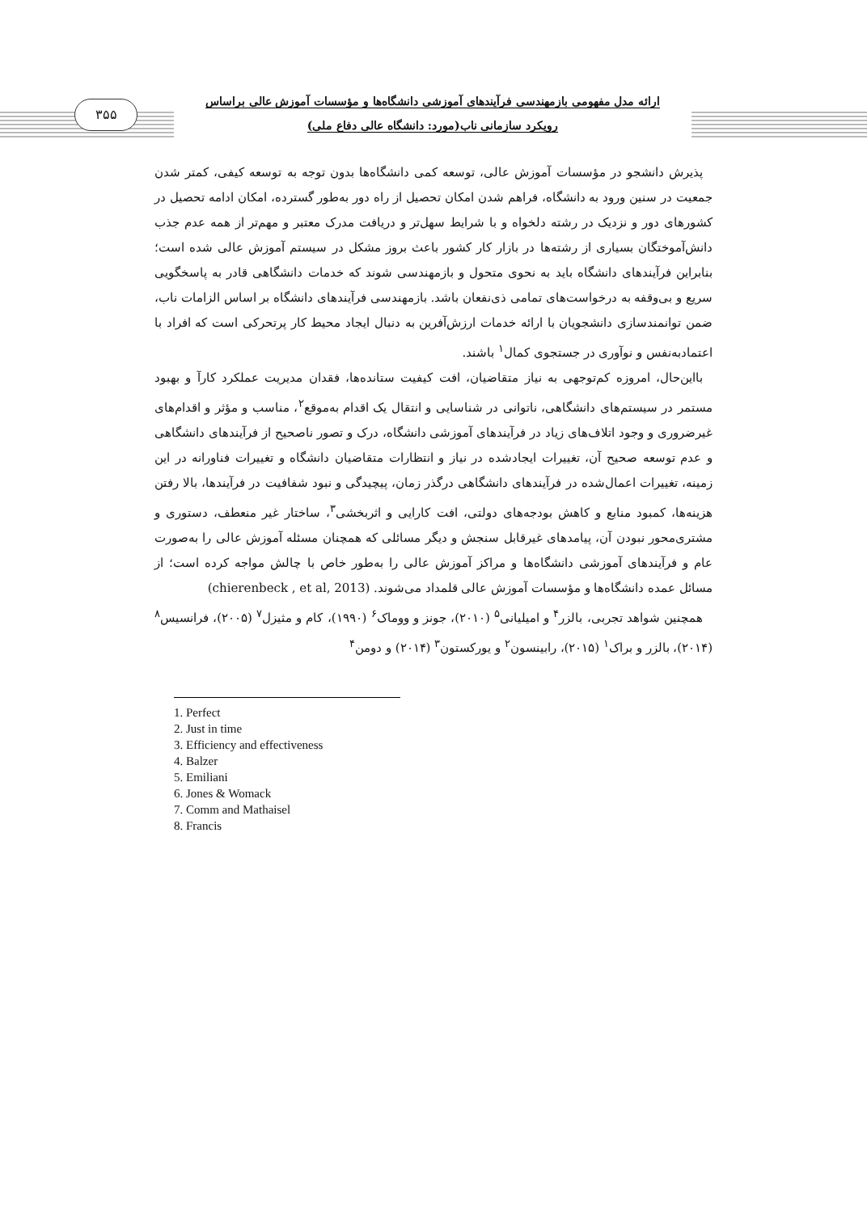۳۵۵
ارائه مدل مفهومی بازمهندسی فرآیندهای آموزشی دانشگاه‌ها و مؤسسات آموزش عالی براساس
رویکرد سازمانی ناب(مورد: دانشگاه عالی دفاع ملی)
پذیرش دانشجو در مؤسسات آموزش عالی، توسعه کمی دانشگاه‌ها بدون توجه به توسعه کیفی، کمتر شدن جمعیت در سنین ورود به دانشگاه، فراهم شدن امکان تحصیل از راه دور به‌طور گسترده، امکان ادامه تحصیل در کشورهای دور و نزدیک در رشته دلخواه و با شرایط سهل‌تر و دریافت مدرک معتبر و مهم‌تر از همه عدم جذب دانش‌آموختگان بسیاری از رشته‌ها در بازار کار کشور باعث بروز مشکل در سیستم آموزش عالی شده است؛ بنابراین فرآیندهای دانشگاه باید به نحوی متحول و بازمهندسی شوند که خدمات دانشگاهی قادر به پاسخگویی سریع و بی‌وقفه به درخواست‌های تمامی ذی‌نفعان باشد. بازمهندسی فرآیندهای دانشگاه بر اساس الزامات ناب، ضمن توانمندسازی دانشجویان با ارائه خدمات ارزش‌آفرین به دنبال ایجاد محیط کار پرتحرکی است که افراد با اعتمادبه‌نفس و نوآوری در جستجوی کمال<sup>۱</sup> باشند.
بااین‌حال، امروزه کم‌توجهی به نیاز متقاضیان، افت کیفیت ستانده‌ها، فقدان مدیریت عملکرد کارآ و بهبود مستمر در سیستم‌های دانشگاهی، ناتوانی در شناسایی و انتقال یک اقدام به‌موقع<sup>۲</sup>، مناسب و مؤثر و اقدام‌های غیرضروری و وجود اتلاف‌های زیاد در فرآیندهای آموزشی دانشگاه، درک و تصور ناصحیح از فرآیندهای دانشگاهی و عدم توسعه صحیح آن، تغییرات ایجادشده در نیاز و انتظارات متقاضیان دانشگاه و تغییرات فناورانه در این زمینه، تغییرات اعمال‌شده در فرآیندهای دانشگاهی درگذر زمان، پیچیدگی و نبود شفافیت در فرآیندها، بالا رفتن هزینه‌ها، کمبود منابع و کاهش بودجه‌های دولتی، افت کارایی و اثربخشی<sup>۳</sup>، ساختار غیر منعطف، دستوری و مشتری‌محور نبودن آن، پیامدهای غیرقابل سنجش و دیگر مسائلی که همچنان مسئله آموزش عالی را به‌صورت عام و فرآیندهای آموزشی دانشگاه‌ها و مراکز آموزش عالی را به‌طور خاص با چالش مواجه کرده است؛ از مسائل عمده دانشگاه‌ها و مؤسسات آموزش عالی قلمداد می‌شوند. (chierenbeck , et al, 2013)
همچنین شواهد تجربی، بالزر<sup>۴</sup> و امیلیانی<sup>۵</sup> (۲۰۱۰)، جونز و ووماک<sup>۶</sup> (۱۹۹۰)، کام و مثیزل<sup>۷</sup> (۲۰۰۵)، فرانسیس<sup>۸</sup> (۲۰۱۴)، بالزر و براک<sup>۱</sup> (۲۰۱۵)، رابینسون<sup>۲</sup> و یورکستون<sup>۳</sup> (۲۰۱۴) و دومن<sup>۴</sup>
1. Perfect
2. Just in time
3. Efficiency and effectiveness
4. Balzer
5. Emiliani
6. Jones & Womack
7. Comm and Mathaisel
8. Francis